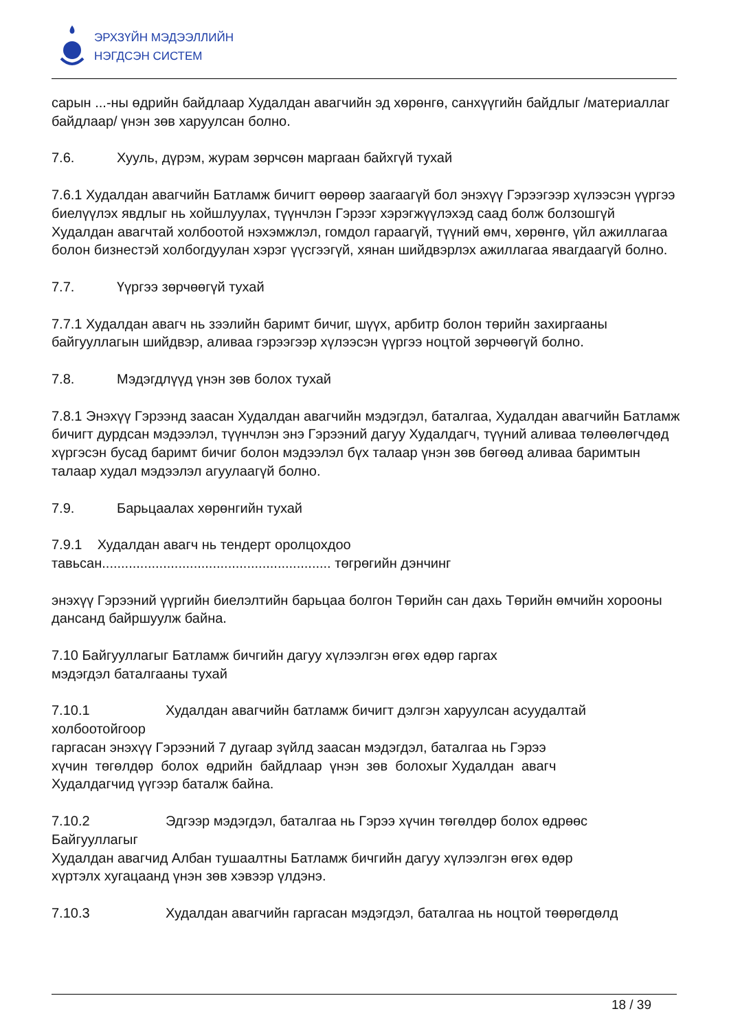ЭРХЗҮЙН МЭДЭЭЛЛИЙН
НЭГДСЭН СИСТЕМ
сарын ...-ны өдрийн байдлаар Худалдан авагчийн эд хөрөнгө, санхүүгийн байдлыг /материаллаг байдлаар/ үнэн зөв харуулсан болно.
7.6. Хууль, дүрэм, журам зөрчсөн маргаан байхгүй тухай
7.6.1 Худалдан авагчийн Батламж бичигт өөрөөр заагаагүй бол энэхүү Гэрээгээр хүлээсэн үүргээ биелүүлэх явдлыг нь хойшлуулах, түүнчлэн Гэрээг хэрэгжүүлэхэд саад болж болзошгүй Худалдан авагчтай холбоотой нэхэмжлэл, гомдол гараагүй, түүний өмч, хөрөнгө, үйл ажиллагаа болон бизнестэй холбогдуулан хэрэг үүсгээгүй, хянан шийдвэрлэх ажиллагаа явагдаагүй болно.
7.7. Үүргээ зөрчөөгүй тухай
7.7.1 Худалдан авагч нь зээлийн баримт бичиг, шүүх, арбитр болон төрийн захиргааны байгууллагын шийдвэр, аливаа гэрээгээр хүлээсэн үүргээ ноцтой зөрчөөгүй болно.
7.8. Мэдэгдлүүд үнэн зөв болох тухай
7.8.1 Энэхүү Гэрээнд заасан Худалдан авагчийн мэдэгдэл, баталгаа, Худалдан авагчийн Батламж бичигт дурдсан мэдээлэл, түүнчлэн энэ Гэрээний дагуу Худалдагч, түүний аливаа төлөөлөгчдөд хүргэсэн бусад баримт бичиг болон мэдээлэл бүх талаар үнэн зөв бөгөөд аливаа баримтын талаар худал мэдээлэл агуулаагүй болно.
7.9. Барьцаалах хөрөнгийн тухай
7.9.1 Худалдан авагч нь тендерт оролцохдоо
тавьсан............................................................ төгрөгийн дэнчинг
энэхүү Гэрээний үүргийн биелэлтийн барьцаа болгон Төрийн сан дахь Төрийн өмчийн хорооны дансанд байршуулж байна.
7.10 Байгууллагыг Батламж бичгийн дагуу хүлээлгэн өгөх өдөр гаргах
мэдэгдэл баталгааны тухай
7.10.1 Худалдан авагчийн батламж бичигт дэлгэн харуулсан асуудалтай
холбоотойгоор
гаргасан энэхүү Гэрээний 7 дугаар зүйлд заасан мэдэгдэл, баталгаа нь Гэрээ
хүчин төгөлдөр болох өдрийн байдлаар үнэн зөв болохыг Худалдан авагч
Худалдагчид үүгээр баталж байна.
7.10.2 Эдгээр мэдэгдэл, баталгаа нь Гэрээ хүчин төгөлдөр болох өдрөөс
Байгууллагыг
Худалдан авагчид Албан тушаалтны Батламж бичгийн дагуу хүлээлгэн өгөх өдөр
хүртэлх хугацаанд үнэн зөв хэвээр үлдэнэ.
7.10.3 Худалдан авагчийн гаргасан мэдэгдэл, баталгаа нь ноцтой төөрөгдөлд
18 / 39